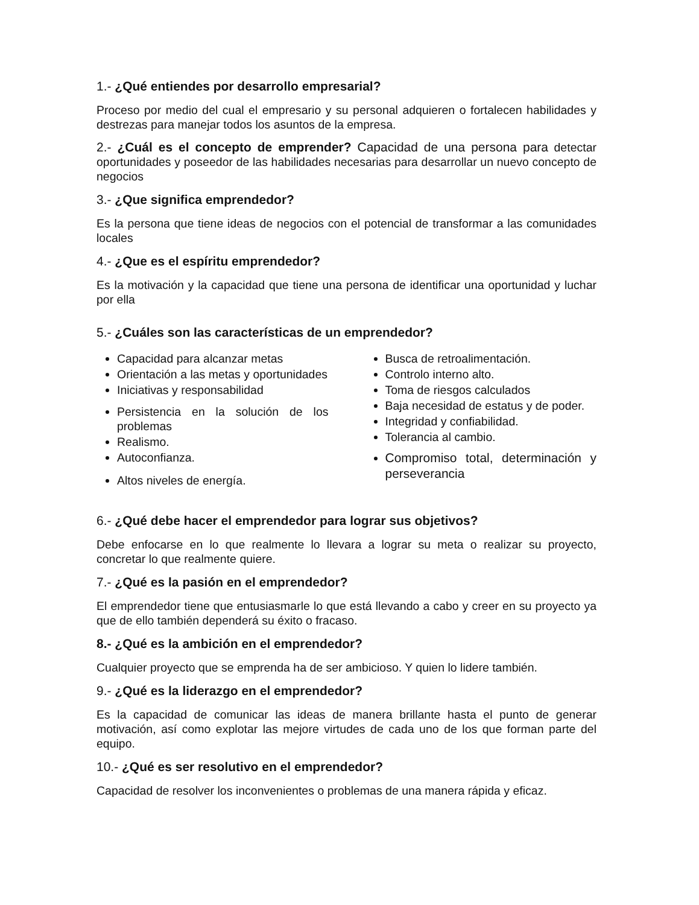1.- ¿Qué entiendes por desarrollo empresarial?
Proceso por medio del cual el empresario y su personal adquieren o fortalecen habilidades y destrezas para manejar todos los asuntos de la empresa.
2.- ¿Cuál es el concepto de emprender? Capacidad de una persona para detectar oportunidades y poseedor de las habilidades necesarias para desarrollar un nuevo concepto de negocios
3.- ¿Que significa emprendedor?
Es la persona que tiene ideas de negocios con el potencial de transformar a las comunidades locales
4.- ¿Que es el espíritu emprendedor?
Es la motivación y la capacidad que tiene una persona de identificar una oportunidad y luchar por ella
5.- ¿Cuáles son las características de un emprendedor?
Capacidad para alcanzar metas
Orientación a las metas y oportunidades
Iniciativas y responsabilidad
Persistencia en la solución de los problemas
Realismo.
Autoconfianza.
Altos niveles de energía.
Busca de retroalimentación.
Controlo interno alto.
Toma de riesgos calculados
Baja necesidad de estatus y de poder.
Integridad y confiabilidad.
Tolerancia al cambio.
Compromiso total, determinación y perseverancia
6.- ¿Qué debe hacer el emprendedor para lograr sus objetivos?
Debe enfocarse en lo que realmente lo llevara a lograr su meta o realizar su proyecto, concretar lo que realmente quiere.
7.- ¿Qué es la pasión en el emprendedor?
El emprendedor tiene que entusiasmarle lo que está llevando a cabo y creer en su proyecto ya que de ello también dependerá su éxito o fracaso.
8.- ¿Qué es la ambición en el emprendedor?
Cualquier proyecto que se emprenda ha de ser ambicioso. Y quien lo lidere también.
9.- ¿Qué es la liderazgo en el emprendedor?
Es la capacidad de comunicar las ideas de manera brillante hasta el punto de generar motivación, así como explotar las mejore virtudes de cada uno de los que forman parte del equipo.
10.- ¿Qué es ser resolutivo en el emprendedor?
Capacidad de resolver los inconvenientes o problemas de una manera rápida y eficaz.